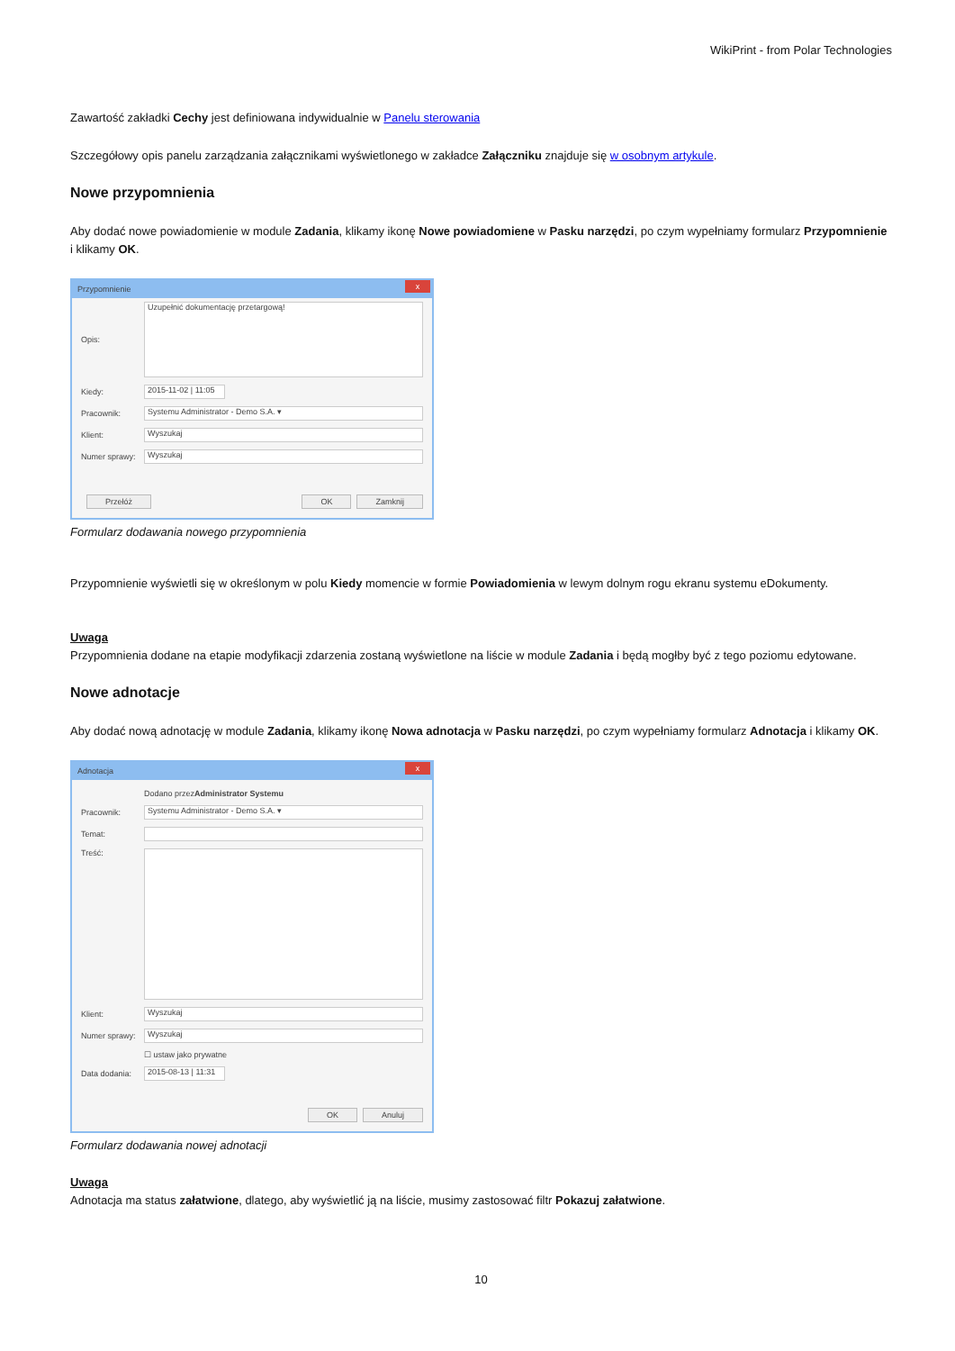WikiPrint - from Polar Technologies
Zawartość zakładki Cechy jest definiowana indywidualnie w Panelu sterowania
Szczegółowy opis panelu zarządzania załącznikami wyświetlonego w zakładce Załączniku znajduje się w osobnym artykule.
Nowe przypomnienia
Aby dodać nowe powiadomienie w module Zadania, klikamy ikonę Nowe powiadomiene w Pasku narzędzi, po czym wypełniamy formularz Przypomnienie i klikamy OK.
Przypomnienie x
Opis:
Uzupełnić dokumentację przetargową!
Kiedy:
2015-11-02 | 11:05
Pracownik:
Systemu Administrator - Demo S.A. ▾
Klient:
Wyszukaj
Numer sprawy:
Wyszukaj
Przełóż OK Zamknij
Formularz dodawania nowego przypomnienia
Przypomnienie wyświetli się w określonym w polu Kiedy momencie w formie Powiadomienia w lewym dolnym rogu ekranu systemu eDokumenty.
Uwaga
Przypomnienia dodane na etapie modyfikacji zdarzenia zostaną wyświetlone na liście w module Zadania i będą mogłby być z tego poziomu edytowane.
Nowe adnotacje
Aby dodać nową adnotację w module Zadania, klikamy ikonę Nowa adnotacja w Pasku narzędzi, po czym wypełniamy formularz Adnotacja i klikamy OK.
Adnotacja x
Dodano przez Administrator Systemu
Pracownik:
Systemu Administrator - Demo S.A. ▾
Temat:
Treść:
Klient:
Wyszukaj
Numer sprawy:
Wyszukaj
☐ ustaw jako prywatne
Data dodania:
2015-08-13 | 11:31
OK Anuluj
Formularz dodawania nowej adnotacji
Uwaga
Adnotacja ma status załatwione, dlatego, aby wyświetlić ją na liście, musimy zastosować filtr Pokazuj załatwione.
10